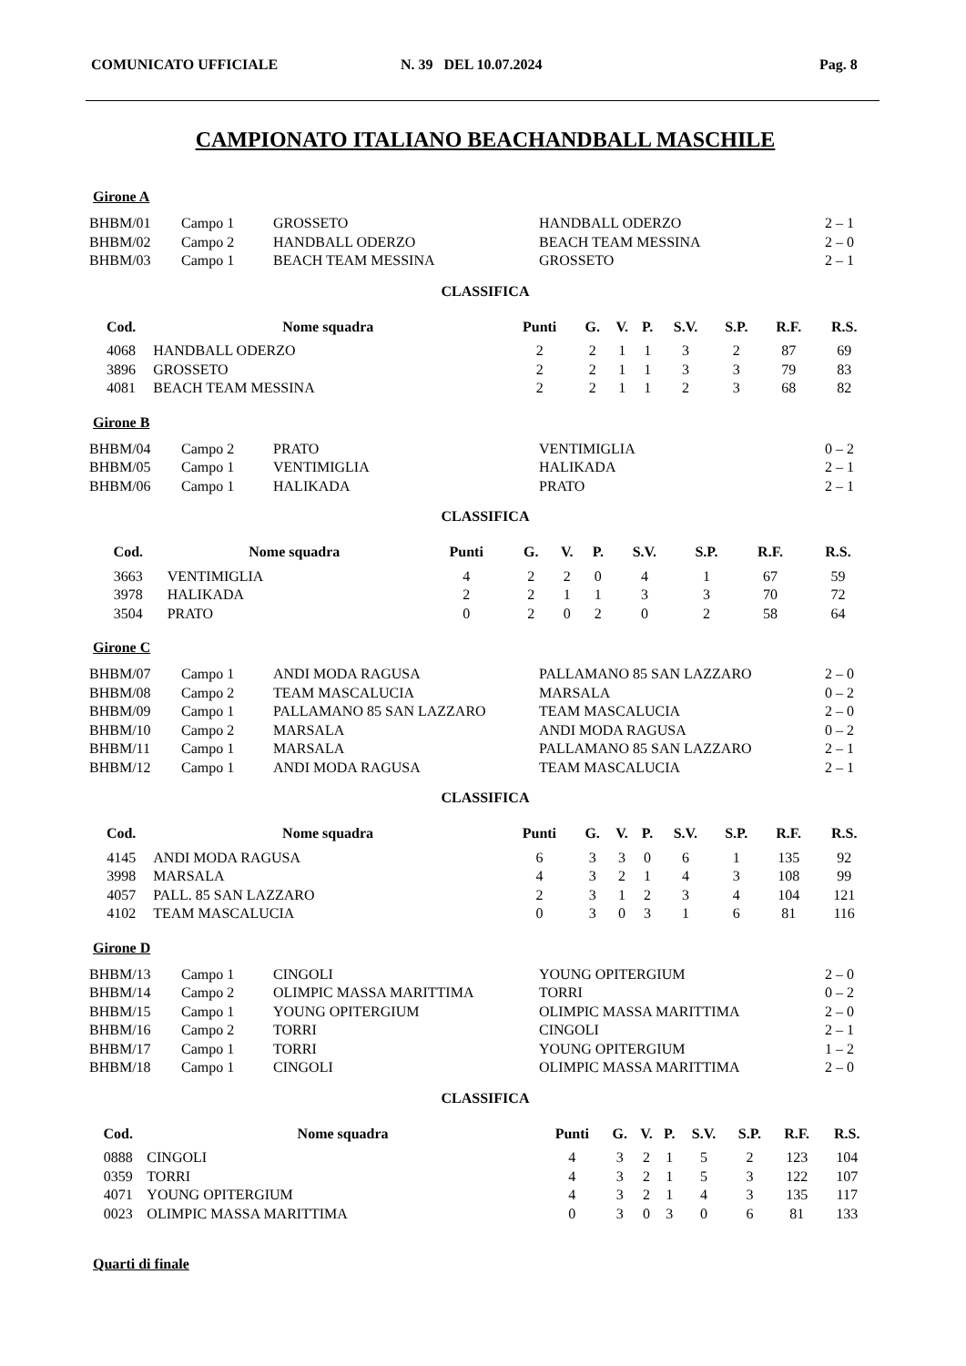COMUNICATO UFFICIALE N. 39 DEL 10.07.2024 Pag. 8
CAMPIONATO ITALIANO BEACHANDBALL MASCHILE
Girone A
| BHBM/01 | Campo 1 | GROSSETO | HANDBALL ODERZO | 2 – 1 |
| BHBM/02 | Campo 2 | HANDBALL ODERZO | BEACH TEAM MESSINA | 2 – 0 |
| BHBM/03 | Campo 1 | BEACH TEAM MESSINA | GROSSETO | 2 – 1 |
CLASSIFICA
| Cod. | Nome squadra | Punti | G. | V. | P. | S.V. | S.P. | R.F. | R.S. |
| --- | --- | --- | --- | --- | --- | --- | --- | --- | --- |
| 4068 | HANDBALL ODERZO | 2 | 2 | 1 | 1 | 3 | 2 | 87 | 69 |
| 3896 | GROSSETO | 2 | 2 | 1 | 1 | 3 | 3 | 79 | 83 |
| 4081 | BEACH TEAM MESSINA | 2 | 2 | 1 | 1 | 2 | 3 | 68 | 82 |
Girone B
| BHBM/04 | Campo 2 | PRATO | VENTIMIGLIA | 0 – 2 |
| BHBM/05 | Campo 1 | VENTIMIGLIA | HALIKADA | 2 – 1 |
| BHBM/06 | Campo 1 | HALIKADA | PRATO | 2 – 1 |
CLASSIFICA
| Cod. | Nome squadra | Punti | G. | V. | P. | S.V. | S.P. | R.F. | R.S. |
| --- | --- | --- | --- | --- | --- | --- | --- | --- | --- |
| 3663 | VENTIMIGLIA | 4 | 2 | 2 | 0 | 4 | 1 | 67 | 59 |
| 3978 | HALIKADA | 2 | 2 | 1 | 1 | 3 | 3 | 70 | 72 |
| 3504 | PRATO | 0 | 2 | 0 | 2 | 0 | 2 | 58 | 64 |
Girone C
| BHBM/07 | Campo 1 | ANDI MODA RAGUSA | PALLAMANO 85 SAN LAZZARO | 2 – 0 |
| BHBM/08 | Campo 2 | TEAM MASCALUCIA | MARSALA | 0 – 2 |
| BHBM/09 | Campo 1 | PALLAMANO 85 SAN LAZZARO | TEAM MASCALUCIA | 2 – 0 |
| BHBM/10 | Campo 2 | MARSALA | ANDI MODA RAGUSA | 0 – 2 |
| BHBM/11 | Campo 1 | MARSALA | PALLAMANO 85 SAN LAZZARO | 2 – 1 |
| BHBM/12 | Campo 1 | ANDI MODA RAGUSA | TEAM MASCALUCIA | 2 – 1 |
CLASSIFICA
| Cod. | Nome squadra | Punti | G. | V. | P. | S.V. | S.P. | R.F. | R.S. |
| --- | --- | --- | --- | --- | --- | --- | --- | --- | --- |
| 4145 | ANDI MODA RAGUSA | 6 | 3 | 3 | 0 | 6 | 1 | 135 | 92 |
| 3998 | MARSALA | 4 | 3 | 2 | 1 | 4 | 3 | 108 | 99 |
| 4057 | PALL. 85 SAN LAZZARO | 2 | 3 | 1 | 2 | 3 | 4 | 104 | 121 |
| 4102 | TEAM MASCALUCIA | 0 | 3 | 0 | 3 | 1 | 6 | 81 | 116 |
Girone D
| BHBM/13 | Campo 1 | CINGOLI | YOUNG OPITERGIUM | 2 – 0 |
| BHBM/14 | Campo 2 | OLIMPIC MASSA MARITTIMA | TORRI | 0 – 2 |
| BHBM/15 | Campo 1 | YOUNG OPITERGIUM | OLIMPIC MASSA MARITTIMA | 2 – 0 |
| BHBM/16 | Campo 2 | TORRI | CINGOLI | 2 – 1 |
| BHBM/17 | Campo 1 | TORRI | YOUNG OPITERGIUM | 1 – 2 |
| BHBM/18 | Campo 1 | CINGOLI | OLIMPIC MASSA MARITTIMA | 2 – 0 |
CLASSIFICA
| Cod. | Nome squadra | Punti | G. | V. | P. | S.V. | S.P. | R.F. | R.S. |
| --- | --- | --- | --- | --- | --- | --- | --- | --- | --- |
| 0888 | CINGOLI | 4 | 3 | 2 | 1 | 5 | 2 | 123 | 104 |
| 0359 | TORRI | 4 | 3 | 2 | 1 | 5 | 3 | 122 | 107 |
| 4071 | YOUNG OPITERGIUM | 4 | 3 | 2 | 1 | 4 | 3 | 135 | 117 |
| 0023 | OLIMPIC MASSA MARITTIMA | 0 | 3 | 0 | 3 | 0 | 6 | 81 | 133 |
Quarti di finale